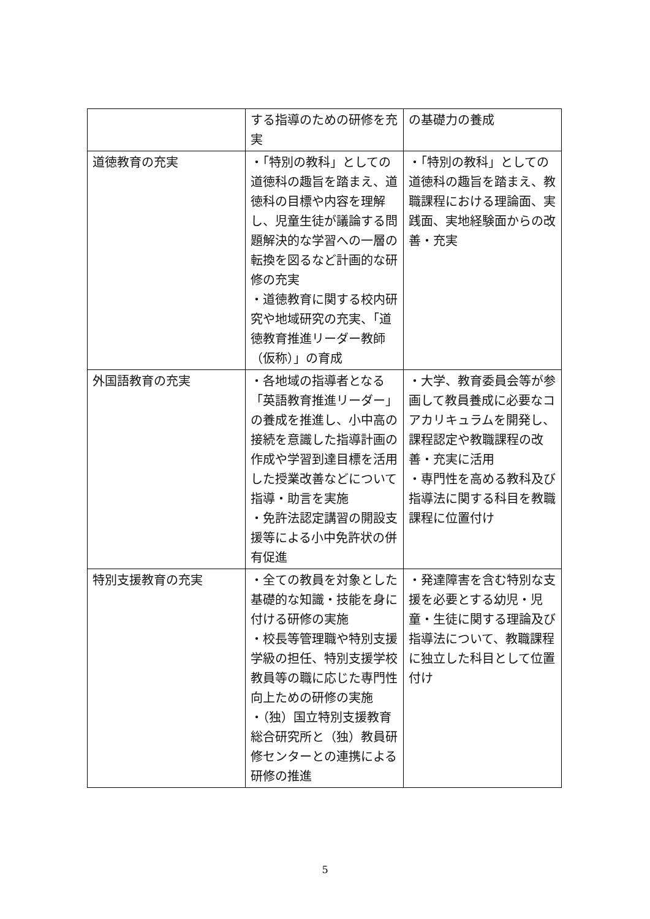| | する指導のための研修を充実 | の基礎力の養成 |
| 道徳教育の充実 | ・「特別の教科」としての道徳科の趣旨を踏まえ、道徳科の目標や内容を理解し、児童生徒が議論する問題解決的な学習への一層の転換を図るなど計画的な研修の充実 ・道徳教育に関する校内研究や地域研究の充実、「道徳教育推進リーダー教師（仮称）」の育成 | ・「特別の教科」としての道徳科の趣旨を踏まえ、教職課程における理論面、実践面、実地経験面からの改善・充実 |
| 外国語教育の充実 | ・各地域の指導者となる「英語教育推進リーダー」の養成を推進し、小中高の接続を意識した指導計画の作成や学習到達目標を活用した授業改善などについて指導・助言を実施 ・免許法認定講習の開設支援等による小中免許状の併有促進 | ・大学、教育委員会等が参画して教員養成に必要なコアカリキュラムを開発し、課程認定や教職課程の改善・充実に活用 ・専門性を高める教科及び指導法に関する科目を教職課程に位置付け |
| 特別支援教育の充実 | ・全ての教員を対象とした基礎的な知識・技能を身に付ける研修の実施 ・校長等管理職や特別支援学級の担任、特別支援学校教員等の職に応じた専門性向上ための研修の実施 ・（独）国立特別支援教育総合研究所と（独）教員研修センターとの連携による研修の推進 | ・発達障害を含む特別な支援を必要とする幼児・児童・生徒に関する理論及び指導法について、教職課程に独立した科目として位置付け |
5